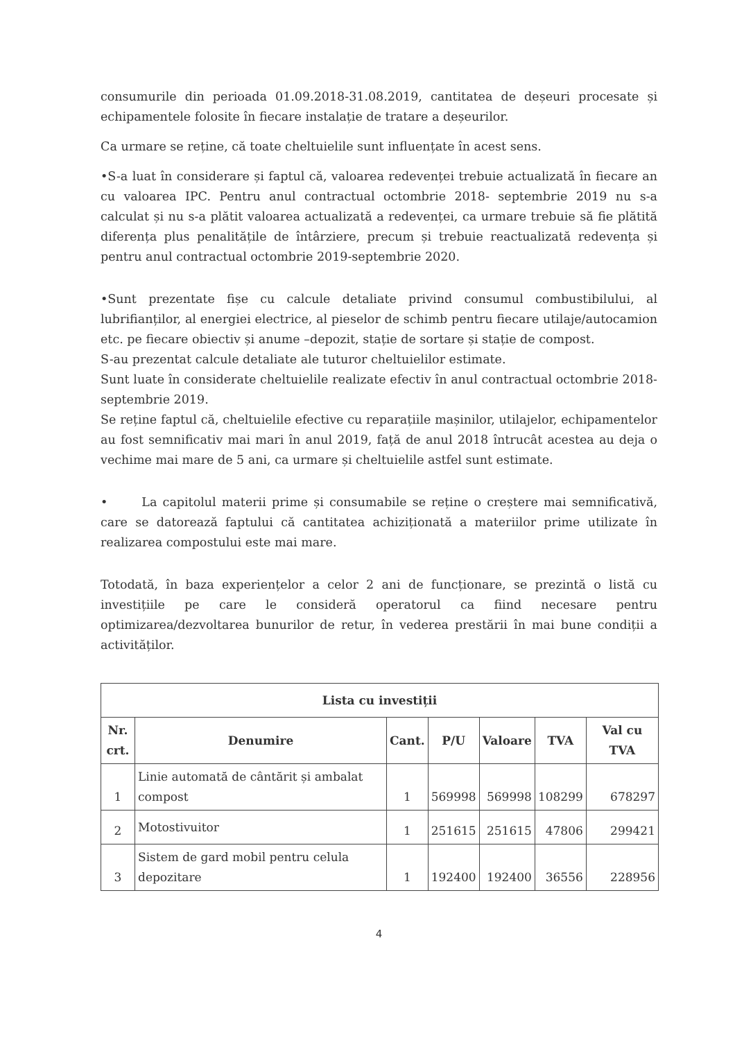consumurile din perioada 01.09.2018-31.08.2019, cantitatea de deșeuri procesate și echipamentele folosite în fiecare instalație de tratare a deșeurilor.
Ca urmare se reține, că toate cheltuielile sunt influențate în acest sens.
•S-a luat în considerare și faptul că, valoarea redevenței trebuie actualizată în fiecare an cu valoarea IPC. Pentru anul contractual octombrie 2018- septembrie 2019 nu s-a calculat și nu s-a plătit valoarea actualizată a redevenței, ca urmare trebuie să fie plătită diferența plus penalitățile de întârziere, precum și trebuie reactualizată redevența și pentru anul contractual octombrie 2019-septembrie 2020.
•Sunt prezentate fișe cu calcule detaliate privind consumul combustibilului, al lubrifianților, al energiei electrice, al pieselor de schimb pentru fiecare utilaje/autocamion etc. pe fiecare obiectiv și anume –depozit, stație de sortare și stație de compost.
S-au prezentat calcule detaliate ale tuturor cheltuielilor estimate.
Sunt luate în considerate cheltuielile realizate efectiv în anul contractual octombrie 2018-septembrie 2019.
Se reține faptul că, cheltuielile efective cu reparațiile mașinilor, utilajelor, echipamentelor au fost semnificativ mai mari în anul 2019, față de anul 2018 întrucât acestea au deja o vechime mai mare de 5 ani, ca urmare și cheltuielile astfel sunt estimate.
• La capitolul materii prime și consumabile se reține o creștere mai semnificativă, care se datorează faptului că cantitatea achiziționată a materiilor prime utilizate în realizarea compostului este mai mare.
Totodată, în baza experiențelor a celor 2 ani de funcționare, se prezintă o listă cu investițiile pe care le consideră operatorul ca fiind necesare pentru optimizarea/dezvoltarea bunurilor de retur, în vederea prestării în mai bune condiții a activităților.
| Lista cu investiții | | | | | | |
| --- | --- | --- | --- | --- | --- | --- |
| Nr. crt. | Denumire | Cant. | P/U | Valoare | TVA | Val cu TVA |
| 1 | Linie automată de cântărit și ambalat compost | 1 | 569998 | 569998 | 108299 | 678297 |
| 2 | Motostivuitor | 1 | 251615 | 251615 | 47806 | 299421 |
| 3 | Sistem de gard mobil pentru celula depozitare | 1 | 192400 | 192400 | 36556 | 228956 |
4